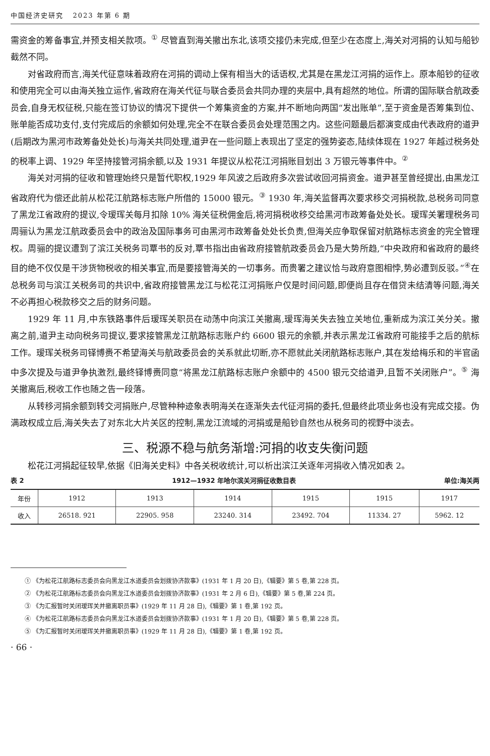中国经济史研究 2023 年第 6 期
需资金的筹备事宜,并预支相关款项。<sup>①</sup> 尽管直到海关撤出东北,该项交接仍未完成,但至少在态度上,海关对河捐的认知与船钞截然不同。
对省政府而言,海关代征意味着政府在河捐的调动上保有相当大的话语权,尤其是在黑龙江河捐的运作上。原本船钞的征收和使用完全可以由海关独立运作,省政府在海关代征与联合委员会共同办理的夹层中,具有超然的地位。所谓的国际联合航政委员会,自身无权征税,只能在签订协议的情况下提供一个筹集资金的方案,并不断地向两国“发出账单”,至于资金是否筹集到位、账单能否成功支付,支付完成后的余额如何处理,完全不在联合委员会处理范围之内。这些问题最后都演变成由代表政府的道尹(后期改为黑河市政筹备处处长)与海关共同处理,道尹在一些问题上表现出了坚定的强势姿态,陆续体现在 1927 年越过税务处的税率上调、1929 年坚持接管河捐余额,以及 1931 年提议从松花江河捐账目划出 3 万银元等事件中。<sup>②</sup>
海关对河捐的征收和管理始终只是暂代职权,1929 年风波之后政府多次尝试收回河捐资金。道尹甚至曾经提出,由黑龙江省政府代为偿还此前从松花江航路标志账户所借的 15000 银元。<sup>③</sup> 1930 年,海关监督再次要求移交河捐税款,总税务司同意了黑龙江省政府的提议,令瑷珲关每月扣除 10% 海关征税佣金后,将河捐税收移交给黑河市政筹备处处长。瑷珲关署理税务司周骊认为黑龙江航政委员会中的政治及国际事务可由黑河市政筹备处处长负责,但海关应争取保留对航路标志资金的完全管理权。周骊的提议遭到了滨江关税务司覃书的反对,覃书指出由省政府接管航政委员会乃是大势所趋,“中央政府和省政府的最终目的绝不仅仅是干涉货物税收的相关事宜,而是要接管海关的一切事务。而贵署之建议恰与政府意图相悖,势必遭到反驳。”<sup>④</sup>在总税务司与滨江关税务司的共识中,省政府接管黑龙江与松花江河捐账户仅是时间问题,即便尚且存在借贷未结清等问题,海关不必再担心税款移交之后的财务问题。
1929 年 11 月,中东铁路事件后瑷珲关职员在动荡中向滨江关撤离,瑷珲海关失去独立关地位,重新成为滨江关分关。撤离之前,道尹主动向税务司提议,要求接管黑龙江航路标志账户约 6600 银元的余额,并表示黑龙江省政府可能接手之后的航标工作。瑷珲关税务司铎博赉不希望海关与航政委员会的关系就此切断,亦不愿就此关闭航路标志账户,其在发给梅乐和的半官函中多次提及与道尹争执激烈,最终铎博赉同意“将黑龙江航路标志账户余额中的 4500 银元交给道尹,且暂不关闭账户”。<sup>⑤</sup> 海关撤离后,税收工作也随之告一段落。
从转移河捐余额到转交河捐账户,尽管种种迹象表明海关在逐渐失去代征河捐的委托,但最终此项业务也没有完成交接。伪满政权成立后,海关失去了对东北大片关区的控制,黑龙江流域的河捐或是船钞自然也从税务司的视野中淡去。
三、税源不稳与航务渐增:河捐的收支失衡问题
松花江河捐起征较早,依据《旧海关史料》中各关税收统计,可以析出滨江关逐年河捐收入情况如表 2。
表 2 1912—1932 年哈尔滨关河捐征收数目表 单位:海关两
| 年份 | 1912 | 1913 | 1914 | 1915 | 1915 | 1917 |
| --- | --- | --- | --- | --- | --- | --- |
| 收入 | 26518. 921 | 22905. 958 | 23240. 314 | 23492. 704 | 11334. 27 | 5962. 12 |
① 《为松花江航路标志委员会向黑龙江水道委员会划拨协济款事》(1931 年 1 月 20 日),《辑要》第 5 卷,第 228 页。
② 《为松花江航路标志委员会向黑龙江水道委员会划拨协济款事》(1931 年 2 月 6 日),《辑要》第 5 卷,第 224 页。
③ 《为汇报暂时关闭瑷珲关并撤离职员事》(1929 年 11 月 28 日),《辑要》第 1 卷,第 192 页。
④ 《为松花江航路标志委员会向黑龙江水道委员会划拨协济款事》(1931 年 1 月 20 日),《辑要》第 5 卷,第 228 页。
⑤ 《为汇报暂时关闭瑷珲关并撤离职员事》(1929 年 11 月 28 日),《辑要》第 1 卷,第 192 页。
· 66 ·